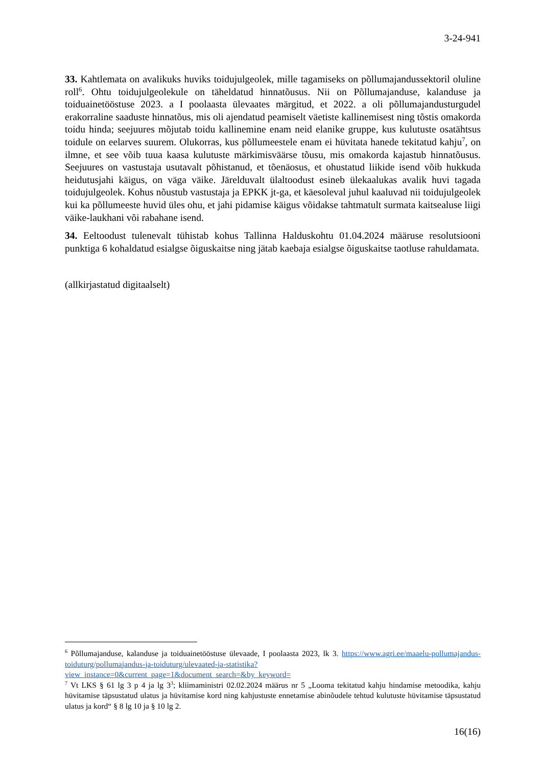3-24-941
33. Kahtlemata on avalikuks huviks toidujulgeolek, mille tagamiseks on põllumajandussektoril oluline roll<sup>6</sup>. Ohtu toidujulgeolekule on täheldatud hinnatõusus. Nii on Põllumajanduse, kalanduse ja toiduainetööstuse 2023. a I poolaasta ülevaates märgitud, et 2022. a oli põllumajandusturgudel erakorraline saaduste hinnatõus, mis oli ajendatud peamiselt väetiste kallinemisest ning tõstis omakorda toidu hinda; seejuures mõjutab toidu kallinemine enam neid elanike gruppe, kus kulutuste osatähtsus toidule on eelarves suurem. Olukorras, kus põllumeestele enam ei hüvitata hanede tekitatud kahju<sup>7</sup>, on ilmne, et see võib tuua kaasa kulutuste märkimisväärse tõusu, mis omakorda kajastub hinnatõusus. Seejuures on vastustaja usutavalt põhistanud, et tõenäosus, et ohustatud liikide isend võib hukkuda heidutusjahi käigus, on väga väike. Järelduvalt ülaltoodust esineb ülekaalukas avalik huvi tagada toidujulgeolek. Kohus nõustub vastustaja ja EPKK jt-ga, et käesoleval juhul kaaluvad nii toidujulgeolek kui ka põllumeeste huvid üles ohu, et jahi pidamise käigus võidakse tahtmatult surmata kaitsealuse liigi väike-laukhani või rabahane isend.
34. Eeltoodust tulenevalt tühistab kohus Tallinna Halduskohtu 01.04.2024 määruse resolutsiooni punktiga 6 kohaldatud esialgse õiguskaitse ning jätab kaebaja esialgse õiguskaitse taotluse rahuldamata.
(allkirjastatud digitaalselt)
<sup>6</sup> Põllumajanduse, kalanduse ja toiduainetööstuse ülevaade, I poolaasta 2023, lk 3. https://www.agri.ee/maaelu-pollumajandus-toiduturg/pollumajandus-ja-toiduturg/ulevaated-ja-statistika?view_instance=0&current_page=1&document_search=&by_keyword=
<sup>7</sup> Vt LKS § 61 lg 3 p 4 ja lg 3<sup>3</sup>; kliimaministri 02.02.2024 määrus nr 5 „Looma tekitatud kahju hindamise metoodika, kahju hüvitamise täpsustatud ulatus ja hüvitamise kord ning kahjustuste ennetamise abinõudele tehtud kulutuste hüvitamise täpsustatud ulatus ja kord“ § 8 lg 10 ja § 10 lg 2.
16(16)